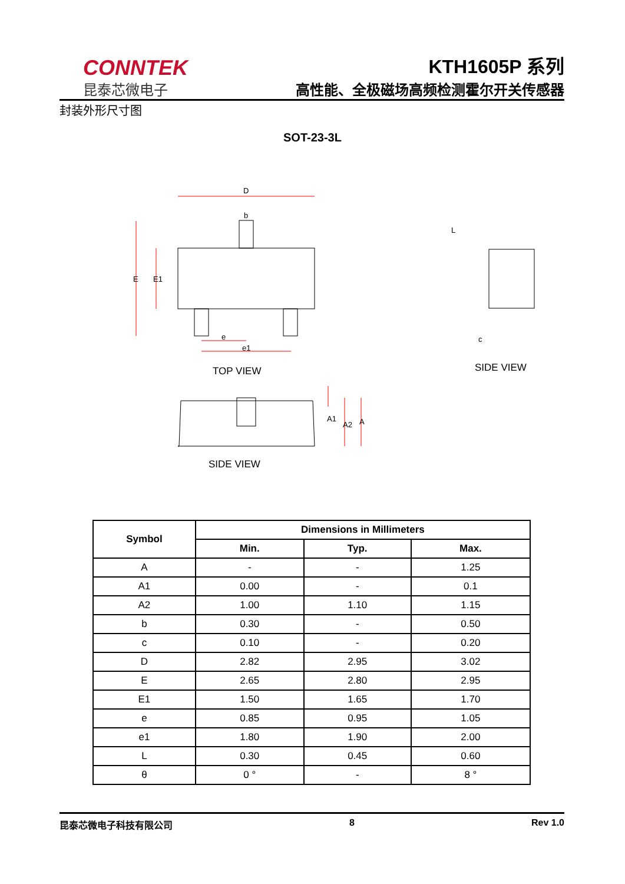CONNTEK
昆泰芯微电子
KTH1605P 系列
高性能、全极磁场高频检测霍尔开关传感器
封装外形尺寸图
SOT-23-3L
D
b
E
E1
e
e1
L
c
A1
A2
A
TOP VIEW
SIDE VIEW
SIDE VIEW
| Symbol | Dimensions in Millimeters | | |
| --- | --- | --- | --- |
| | Min. | Typ. | Max. |
| A | - | - | 1.25 |
| A1 | 0.00 | - | 0.1 |
| A2 | 1.00 | 1.10 | 1.15 |
| b | 0.30 | - | 0.50 |
| c | 0.10 | - | 0.20 |
| D | 2.82 | 2.95 | 3.02 |
| E | 2.65 | 2.80 | 2.95 |
| E1 | 1.50 | 1.65 | 1.70 |
| e | 0.85 | 0.95 | 1.05 |
| e1 | 1.80 | 1.90 | 2.00 |
| L | 0.30 | 0.45 | 0.60 |
| θ | 0 ° | - | 8 ° |
昆泰芯微电子科技有限公司 8 Rev 1.0